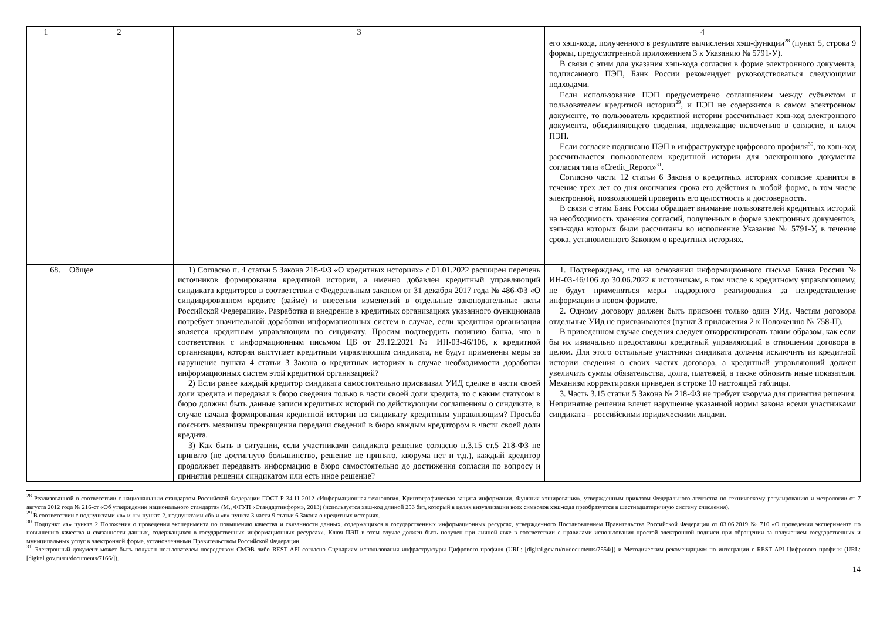| 1 | 2 | 3 | 4 |
| --- | --- | --- | --- |
| | | | его хэш-кода, полученного в результате вычисления хэш-функции<sup>28</sup> (пункт 5, строка 9 формы, предусмотренной приложением 3 к Указанию № 5791-У). В связи с этим для указания хэш-кода согласия в форме электронного документа, подписанного ПЭП, Банк России рекомендует руководствоваться следующими подходами. Если использование ПЭП предусмотрено соглашением между субъектом и пользователем кредитной истории<sup>29</sup>, и ПЭП не содержится в самом электронном документе, то пользователь кредитной истории рассчитывает хэш-код электронного документа, объединяющего сведения, подлежащие включению в согласие, и ключ ПЭП. Если согласие подписано ПЭП в инфраструктуре цифрового профиля<sup>30</sup>, то хэш-код рассчитывается пользователем кредитной истории для электронного документа согласия типа «Credit_Report»<sup>31</sup>. Согласно части 12 статьи 6 Закона о кредитных историях согласие хранится в течение трех лет со дня окончания срока его действия в любой форме, в том числе электронной, позволяющей проверить его целостность и достоверность. В связи с этим Банк России обращает внимание пользователей кредитных историй на необходимость хранения согласий, полученных в форме электронных документов, хэш-коды которых были рассчитаны во исполнение Указания № 5791-У, в течение срока, установленного Законом о кредитных историях. |
| 68. | Общее | 1) Согласно п. 4 статьи 5 Закона 218-ФЗ «О кредитных историях» с 01.01.2022 расширен перечень источников формирования кредитной истории, а именно добавлен кредитный управляющий синдиката кредиторов в соответствии с Федеральным законом от 31 декабря 2017 года № 486-ФЗ «О синдицированном кредите (займе) и внесении изменений в отдельные законодательные акты Российской Федерации». Разработка и внедрение в кредитных организациях указанного функционала потребует значительной доработки информационных систем в случае, если кредитная организация является кредитным управляющим по синдикату. Просим подтвердить позицию банка, что в соответствии с информационным письмом ЦБ от 29.12.2021 № ИН-03-46/106, к кредитной организации, которая выступает кредитным управляющим синдиката, не будут применены меры за нарушение пункта 4 статьи 3 Закона о кредитных историях в случае необходимости доработки информационных систем этой кредитной организацией? 2) Если ранее каждый кредитор синдиката самостоятельно присваивал УИД сделке в части своей доли кредита и передавал в бюро сведения только в части своей доли кредита, то с каким статусом в бюро должны быть данные записи кредитных историй по действующим соглашениям о синдикате, в случае начала формирования кредитной истории по синдикату кредитным управляющим? Просьба пояснить механизм прекращения передачи сведений в бюро каждым кредитором в части своей доли кредита. 3) Как быть в ситуации, если участниками синдиката решение согласно п.3.15 ст.5 218-ФЗ не принято (не достигнуто большинство, решение не принято, кворума нет и т.д.), каждый кредитор продолжает передавать информацию в бюро самостоятельно до достижения согласия по вопросу и принятия решения синдикатом или есть иное решение? | 1. Подтверждаем, что на основании информационного письма Банка России № ИН-03-46/106 до 30.06.2022 к источникам, в том числе к кредитному управляющему, не будут применяться меры надзорного реагирования за непредставление информации в новом формате. 2. Одному договору должен быть присвоен только один УИд. Частям договора отдельные УИд не присваиваются (пункт 3 приложения 2 к Положению № 758-П). В приведенном случае сведения следует откорректировать таким образом, как если бы их изначально предоставлял кредитный управляющий в отношении договора в целом. Для этого остальные участники синдиката должны исключить из кредитной истории сведения о своих частях договора, а кредитный управляющий должен увеличить суммы обязательства, долга, платежей, а также обновить иные показатели. Механизм корректировки приведен в строке 10 настоящей таблицы. 3. Часть 3.15 статьи 5 Закона № 218-ФЗ не требует кворума для принятия решения. Непринятие решения влечет нарушение указанной нормы закона всеми участниками синдиката – российскими юридическими лицами. |
<sup>28</sup> Реализованной в соответствии с национальным стандартом Российской Федерации ГОСТ Р 34.11-2012 «Информационная технология. Криптографическая защита информации. Функция хэширования», утвержденным приказом Федерального агентства по техническому регулированию и метрологии от 7 августа 2012 года № 216-ст «Об утверждении национального стандарта» (М., ФГУП «Стандартинформ», 2013) (используется хэш-код длиной 256 бит, который в целях визуализации всех символов хэш-кода преобразуется в шестнадцатеричную систему счисления).
<sup>29</sup> В соответствии с подпунктами «в» и «г» пункта 2, подпунктами «б» и «в» пункта 3 части 9 статьи 6 Закона о кредитных историях.
<sup>30</sup> Подпункт «а» пункта 2 Положения о проведении эксперимента по повышению качества и связанности данных, содержащихся в государственных информационных ресурсах, утвержденного Постановлением Правительства Российской Федерации от 03.06.2019 № 710 «О проведении эксперимента по повышению качества и связанности данных, содержащихся в государственных информационных ресурсах». Ключ ПЭП в этом случае должен быть получен при личной явке в соответствии с правилами использования простой электронной подписи при обращении за получением государственных и муниципальных услуг в электронной форме, установленными Правительством Российской Федерации.
<sup>31</sup> Электронный документ может быть получен пользователем посредством СМЭВ либо REST API согласно Сценариям использования инфраструктуры Цифрового профиля (URL: [digital.gov.ru/ru/documents/7554/]) и Методическим рекомендациям по интеграции с REST API Цифрового профиля (URL: [digital.gov.ru/ru/documents/7166/]).
14